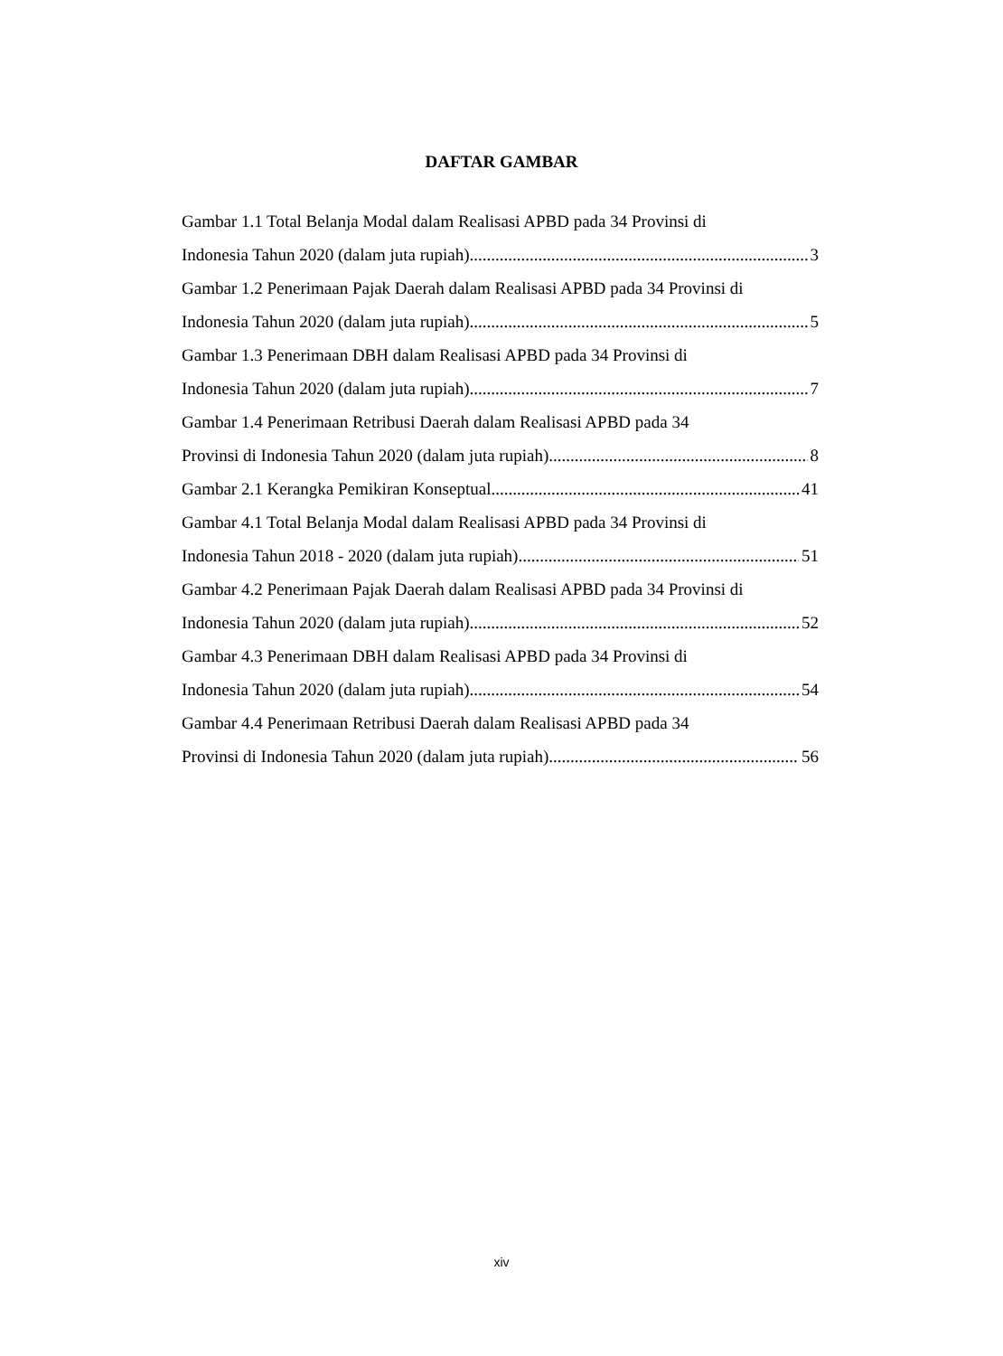DAFTAR GAMBAR
Gambar 1.1 Total Belanja Modal dalam Realisasi APBD pada 34 Provinsi di
Indonesia Tahun 2020 (dalam juta rupiah) 3
Gambar 1.2 Penerimaan Pajak Daerah dalam Realisasi APBD pada 34 Provinsi di
Indonesia Tahun 2020 (dalam juta rupiah) 5
Gambar 1.3 Penerimaan DBH dalam Realisasi APBD pada 34 Provinsi di
Indonesia Tahun 2020 (dalam juta rupiah) 7
Gambar 1.4 Penerimaan Retribusi Daerah dalam Realisasi APBD pada 34
Provinsi di Indonesia Tahun 2020 (dalam juta rupiah) 8
Gambar 2.1 Kerangka Pemikiran Konseptual 41
Gambar 4.1 Total Belanja Modal dalam Realisasi APBD pada 34 Provinsi di
Indonesia Tahun 2018 - 2020 (dalam juta rupiah) 51
Gambar 4.2 Penerimaan Pajak Daerah dalam Realisasi APBD pada 34 Provinsi di
Indonesia Tahun 2020 (dalam juta rupiah) 52
Gambar 4.3 Penerimaan DBH dalam Realisasi APBD pada 34 Provinsi di
Indonesia Tahun 2020 (dalam juta rupiah) 54
Gambar 4.4 Penerimaan Retribusi Daerah dalam Realisasi APBD pada 34
Provinsi di Indonesia Tahun 2020 (dalam juta rupiah) 56
xiv